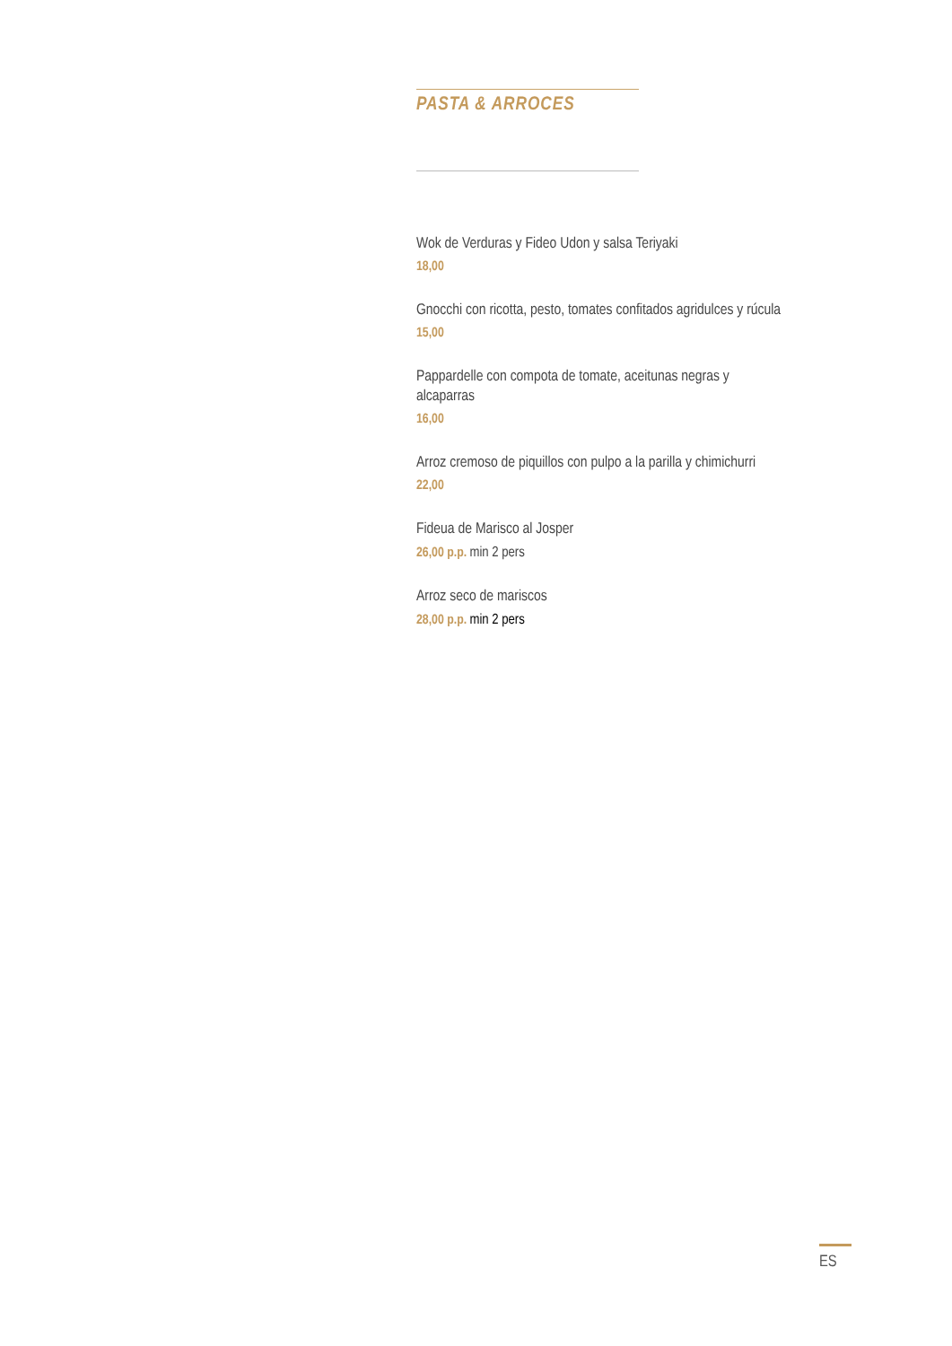PASTA & ARROCES
Wok de Verduras y Fideo Udon y salsa Teriyaki
18,00
Gnocchi con ricotta, pesto, tomates confitados agridulces y rúcula
15,00
Pappardelle con compota de tomate, aceitunas negras y
alcaparras
16,00
Arroz cremoso de piquillos con pulpo a la parilla y chimichurri
22,00
Fideua de Marisco al Josper
26,00 p.p. min 2 pers
Arroz seco de mariscos
28,00 p.p. min 2 pers
ES